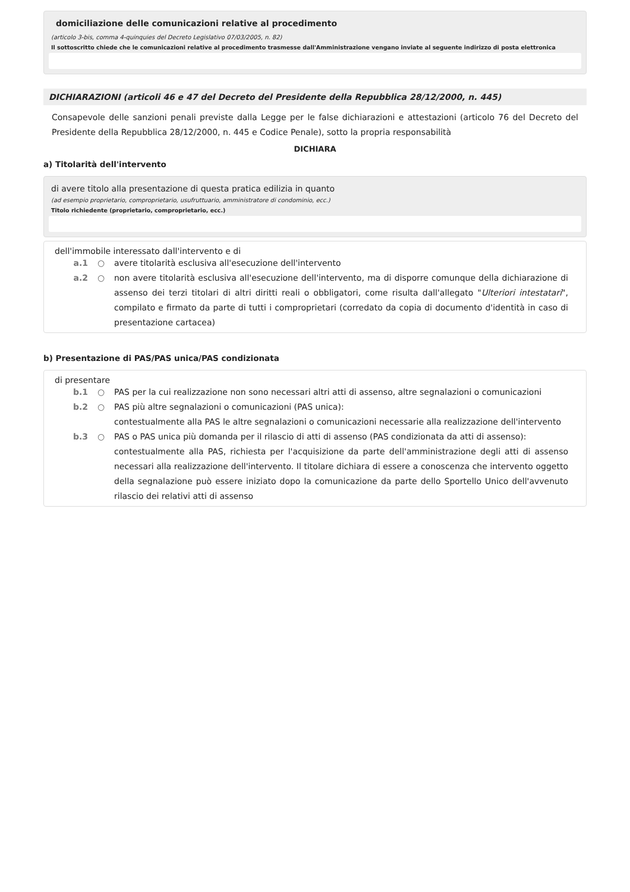domiciliazione delle comunicazioni relative al procedimento
(articolo 3-bis, comma 4-quinquies del Decreto Legislativo 07/03/2005, n. 82)
Il sottoscritto chiede che le comunicazioni relative al procedimento trasmesse dall'Amministrazione vengano inviate al seguente indirizzo di posta elettronica
DICHIARAZIONI (articoli 46 e 47 del Decreto del Presidente della Repubblica 28/12/2000, n. 445)
Consapevole delle sanzioni penali previste dalla Legge per le false dichiarazioni e attestazioni (articolo 76 del Decreto del Presidente della Repubblica 28/12/2000, n. 445 e Codice Penale), sotto la propria responsabilità
DICHIARA
a) Titolarità dell'intervento
di avere titolo alla presentazione di questa pratica edilizia in quanto
(ad esempio proprietario, comproprietario, usufruttuario, amministratore di condominio, ecc.)
Titolo richiedente (proprietario, comproprietario, ecc.)
dell'immobile interessato dall'intervento e di
a.1 ○ avere titolarità esclusiva all'esecuzione dell'intervento
a.2 ○ non avere titolarità esclusiva all'esecuzione dell'intervento, ma di disporre comunque della dichiarazione di assenso dei terzi titolari di altri diritti reali o obbligatori, come risulta dall'allegato "Ulteriori intestatari", compilato e firmato da parte di tutti i comproprietari (corredato da copia di documento d'identità in caso di presentazione cartacea)
b) Presentazione di PAS/PAS unica/PAS condizionata
di presentare
b.1 ○ PAS per la cui realizzazione non sono necessari altri atti di assenso, altre segnalazioni o comunicazioni
b.2 ○ PAS più altre segnalazioni o comunicazioni (PAS unica):
contestualmente alla PAS le altre segnalazioni o comunicazioni necessarie alla realizzazione dell'intervento
b.3 ○ PAS o PAS unica più domanda per il rilascio di atti di assenso (PAS condizionata da atti di assenso):
contestualmente alla PAS, richiesta per l'acquisizione da parte dell'amministrazione degli atti di assenso necessari alla realizzazione dell'intervento. Il titolare dichiara di essere a conoscenza che intervento oggetto della segnalazione può essere iniziato dopo la comunicazione da parte dello Sportello Unico dell'avvenuto rilascio dei relativi atti di assenso